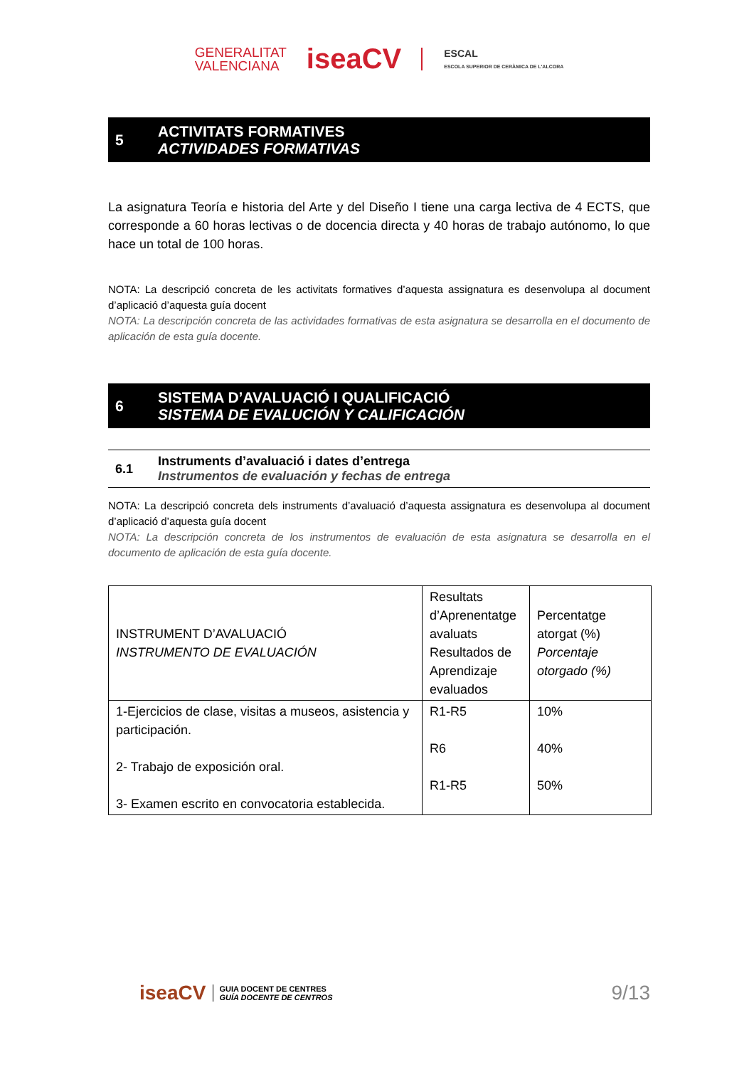GENERALITAT
VALENCIANA
iseaCV
ESCAL
ESCOLA SUPERIOR DE CERÀMICA DE L'ALCORA
5
ACTIVITATS FORMATIVES
ACTIVIDADES FORMATIVAS
La asignatura Teoría e historia del Arte y del Diseño I tiene una carga lectiva de 4 ECTS, que corresponde a 60 horas lectivas o de docencia directa y 40 horas de trabajo autónomo, lo que hace un total de 100 horas.
NOTA: La descripció concreta de les activitats formatives d’aquesta assignatura es desenvolupa al document d’aplicació d’aquesta guía docent
NOTA: La descripción concreta de las actividades formativas de esta asignatura se desarrolla en el documento de aplicación de esta guía docente.
6
SISTEMA D’AVALUACIÓ I QUALIFICACIÓ
SISTEMA DE EVALUCIÓN Y CALIFICACIÓN
6.1
Instruments d’avaluació i dates d’entrega
Instrumentos de evaluación y fechas de entrega
NOTA: La descripció concreta dels instruments d’avaluació d’aquesta assignatura es desenvolupa al document d’aplicació d’aquesta guía docent
NOTA: La descripción concreta de los instrumentos de evaluación de esta asignatura se desarrolla en el documento de aplicación de esta guía docente.
| INSTRUMENT D’AVALUACIÓ INSTRUMENTO DE EVALUACIÓN | Resultats d’Aprenentatge avaluats Resultados de Aprendizaje evaluados | Percentatge atorgat (%) Porcentaje otorgado (%) |
| --- | --- | --- |
| 1-Ejercicios de clase, visitas a museos, asistencia y participación. 2- Trabajo de exposición oral. 3- Examen escrito en convocatoria establecida. | R1-R5 R6 R1-R5 | 10% 40% 50% |
iseaCV GUIA DOCENT DE CENTRES
GUÍA DOCENTE DE CENTROS
9/13